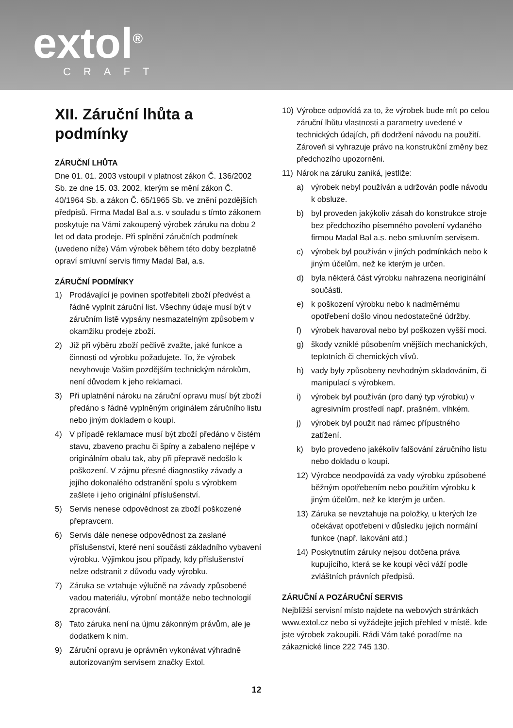extol<sup>®</sup> CRAFT
XII. Záruční lhůta a podmínky
ZÁRUČNÍ LHŮTA
Dne 01. 01. 2003 vstoupil v platnost zákon Č. 136/2002 Sb. ze dne 15. 03. 2002, kterým se mění zákon Č. 40/1964 Sb. a zákon Č. 65/1965 Sb. ve znění pozdějších předpisů. Firma Madal Bal a.s. v souladu s tímto zákonem poskytuje na Vámi zakoupený výrobek záruku na dobu 2 let od data prodeje. Při splnění záručních podmínek (uvedeno níže) Vám výrobek během této doby bezplatně opraví smluvní servis firmy Madal Bal, a.s.
ZÁRUČNÍ PODMÍNKY
1) Prodávající je povinen spotřebiteli zboží předvést a řádně vyplnit záruční list. Všechny údaje musí být v záručním listě vypsány nesmazatelným způsobem v okamžiku prodeje zboží.
2) Již při výběru zboží pečlivě zvažte, jaké funkce a činnosti od výrobku požadujete. To, že výrobek nevyhovuje Vašim pozdějším technickým nárokům, není důvodem k jeho reklamaci.
3) Při uplatnění nároku na záruční opravu musí být zboží předáno s řádně vyplněným originálem záručního listu nebo jiným dokladem o koupi.
4) V případě reklamace musí být zboží předáno v čistém stavu, zbaveno prachu či špíny a zabaleno nejlépe v originálním obalu tak, aby při přepravě nedošlo k poškození. V zájmu přesné diagnostiky závady a jejího dokonalého odstranění spolu s výrobkem zašlete i jeho originální příslušenství.
5) Servis nenese odpovědnost za zboží poškozené přepravcem.
6) Servis dále nenese odpovědnost za zaslané příslušenství, které není součásti základního vybavení výrobku. Výjimkou jsou případy, kdy příslušenství nelze odstranit z důvodu vady výrobku.
7) Záruka se vztahuje výlučně na závady způsobené vadou materiálu, výrobní montáže nebo technologií zpracování.
8) Tato záruka není na újmu zákonným právům, ale je dodatkem k nim.
9) Záruční opravu je oprávněn vykonávat výhradně autorizovaným servisem značky Extol.
10) Výrobce odpovídá za to, že výrobek bude mít po celou záruční lhůtu vlastnosti a parametry uvedené v technických údajích, při dodržení návodu na použití. Zároveň si vyhrazuje právo na konstrukční změny bez předchozího upozorněni.
11) Nárok na záruku zaniká, jestliže:
a) výrobek nebyl používán a udržován podle návodu k obsluze.
b) byl proveden jakýkoliv zásah do konstrukce stroje bez předchozího písemného povolení vydaného firmou Madal Bal a.s. nebo smluvním servisem.
c) výrobek byl používán v jiných podmínkách nebo k jiným účelům, než ke kterým je určen.
d) byla některá část výrobku nahrazena neoriginální součásti.
e) k poškození výrobku nebo k nadměrnému opotřebení došlo vinou nedostatečné údržby.
f) výrobek havaroval nebo byl poškozen vyšší moci.
g) škody vzniklé působením vnějších mechanických, teplotních či chemických vlivů.
h) vady byly způsobeny nevhodným skladováním, či manipulací s výrobkem.
i) výrobek byl používán (pro daný typ výrobku) v agresivním prostředí např. prašném, vlhkém.
j) výrobek byl použit nad rámec přípustného zatížení.
k) bylo provedeno jakékoliv falšování záručního listu nebo dokladu o koupi.
12) Výrobce neodpovídá za vady výrobku způsobené běžným opotřebením nebo použitím výrobku k jiným účelům, než ke kterým je určen.
13) Záruka se nevztahuje na položky, u kterých lze očekávat opotřebeni v důsledku jejich normální funkce (např. lakováni atd.)
14) Poskytnutím záruky nejsou dotčena práva kupujícího, která se ke koupi věci váží podle zvláštních právních předpisů.
ZÁRUČNÍ A POZÁRUČNÍ SERVIS
Nejbližší servisní místo najdete na webových stránkách www.extol.cz nebo si vyžádejte jejich přehled v místě, kde jste výrobek zakoupili. Rádi Vám také poradíme na zákaznické lince 222 745 130.
12